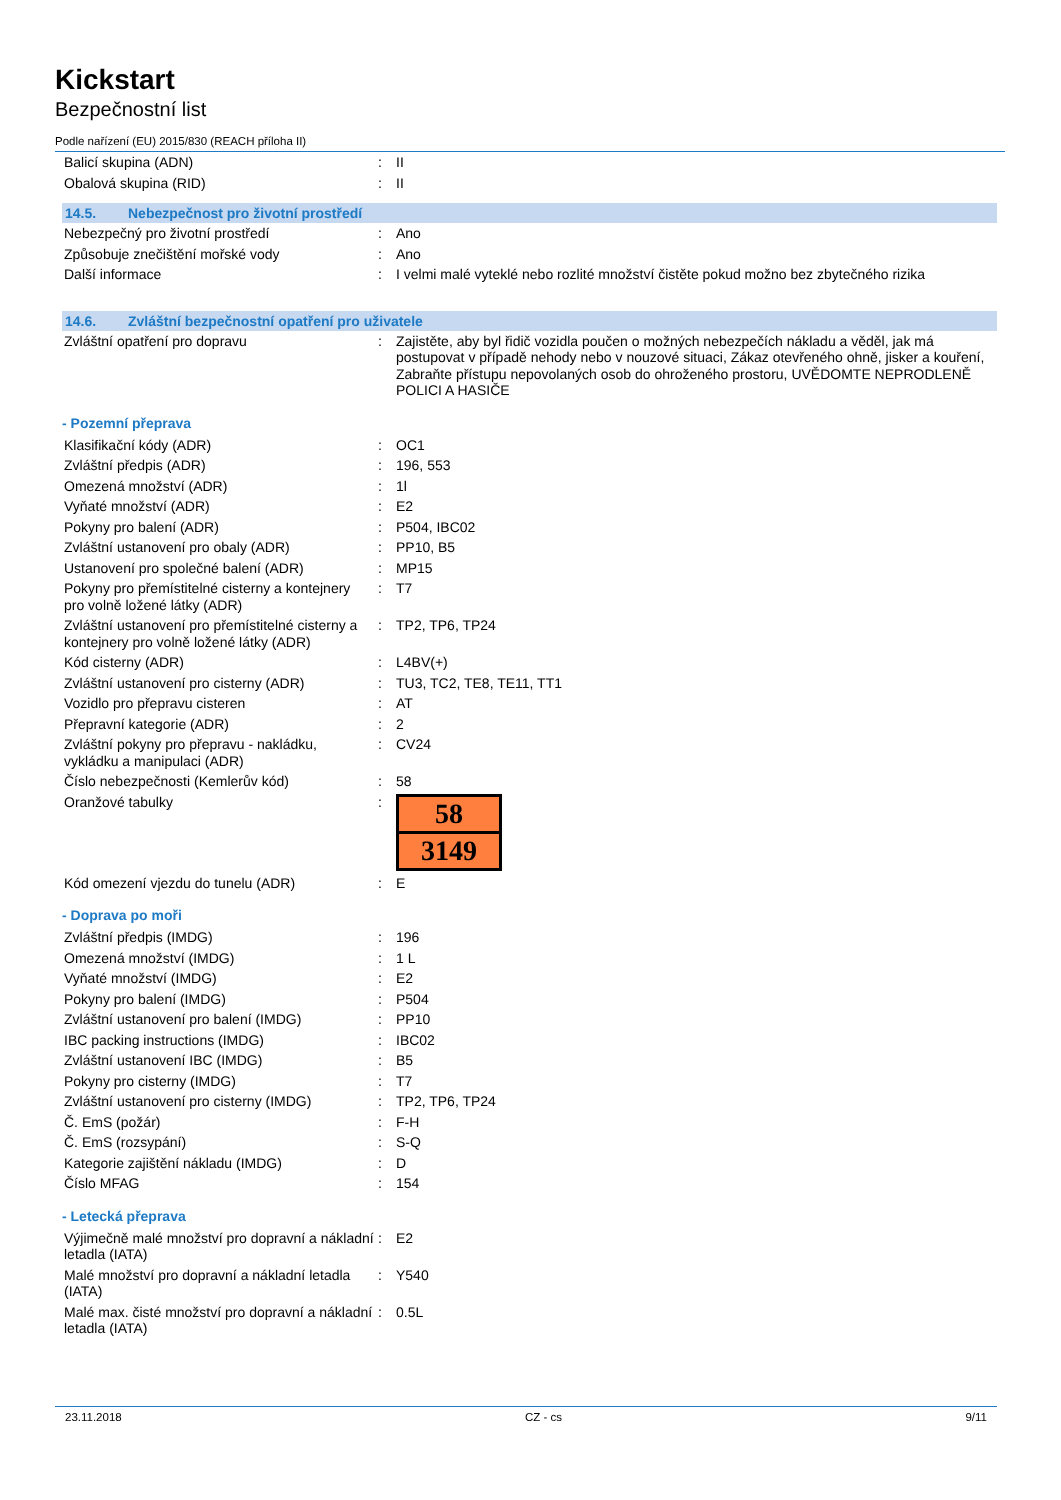Kickstart
Bezpečnostní list
Podle nařízení (EU) 2015/830 (REACH příloha II)
| Balicí skupina (ADN) | : | II |
| Obalová skupina (RID) | : | II |
14.5. Nebezpečnost pro životní prostředí
| Nebezpečný pro životní prostředí | : | Ano |
| Způsobuje znečištění mořské vody | : | Ano |
| Další informace | : | I velmi malé vyteklé nebo rozlité množství čistěte pokud možno bez zbytečného rizika |
14.6. Zvláštní bezpečnostní opatření pro uživatele
| Zvláštní opatření pro dopravu | : | Zajistěte, aby byl řidič vozidla poučen o možných nebezpečích nákladu a věděl, jak má postupovat v případě nehody nebo v nouzové situaci, Zákaz otevřeného ohně, jisker a kouření, Zabraňte přístupu nepovolaných osob do ohroženého prostoru, UVĚDOMTE NEPRODLENĚ POLICI A HASIČE |
- Pozemní přeprava
| Klasifikační kódy (ADR) | : | OC1 |
| Zvláštní předpis (ADR) | : | 196, 553 |
| Omezená množství (ADR) | : | 1l |
| Vyňaté množství (ADR) | : | E2 |
| Pokyny pro balení (ADR) | : | P504, IBC02 |
| Zvláštní ustanovení pro obaly (ADR) | : | PP10, B5 |
| Ustanovení pro společné balení (ADR) | : | MP15 |
| Pokyny pro přemístitelné cisterny a kontejnery pro volně ložené látky (ADR) | : | T7 |
| Zvláštní ustanovení pro přemístitelné cisterny a kontejnery pro volně ložené látky (ADR) | : | TP2, TP6, TP24 |
| Kód cisterny (ADR) | : | L4BV(+) |
| Zvláštní ustanovení pro cisterny (ADR) | : | TU3, TC2, TE8, TE11, TT1 |
| Vozidlo pro přepravu cisteren | : | AT |
| Přepravní kategorie (ADR) | : | 2 |
| Zvláštní pokyny pro přepravu - nakládku, vykládku a manipulaci (ADR) | : | CV24 |
| Číslo nebezpečnosti (Kemlerův kód) | : | 58 |
| Oranžové tabulky | : | 58 3149 |
| Kód omezení vjezdu do tunelu (ADR) | : | E |
- Doprava po moři
| Zvláštní předpis (IMDG) | : | 196 |
| Omezená množství (IMDG) | : | 1 L |
| Vyňaté množství (IMDG) | : | E2 |
| Pokyny pro balení (IMDG) | : | P504 |
| Zvláštní ustanovení pro balení (IMDG) | : | PP10 |
| IBC packing instructions (IMDG) | : | IBC02 |
| Zvláštní ustanovení IBC (IMDG) | : | B5 |
| Pokyny pro cisterny (IMDG) | : | T7 |
| Zvláštní ustanovení pro cisterny (IMDG) | : | TP2, TP6, TP24 |
| Č. EmS (požár) | : | F-H |
| Č. EmS (rozsypání) | : | S-Q |
| Kategorie zajištění nákladu (IMDG) | : | D |
| Číslo MFAG | : | 154 |
- Letecká přeprava
| Výjimečně malé množství pro dopravní a nákladní letadla (IATA) | : | E2 |
| Malé množství pro dopravní a nákladní letadla (IATA) | : | Y540 |
| Malé max. čisté množství pro dopravní a nákladní letadla (IATA) | : | 0.5L |
23.11.2018 CZ - cs 9/11